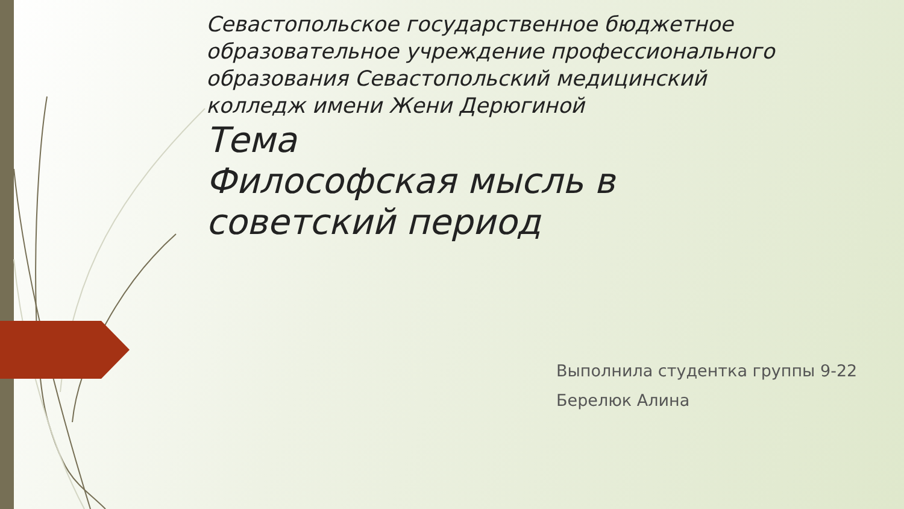Севастопольское государственное бюджетное образовательное учреждение профессионального образования Севастопольский медицинский колледж имени Жени Дерюгиной
Тема
Философская мысль в советский период
Выполнила студентка группы 9-22
Берелюк Алина